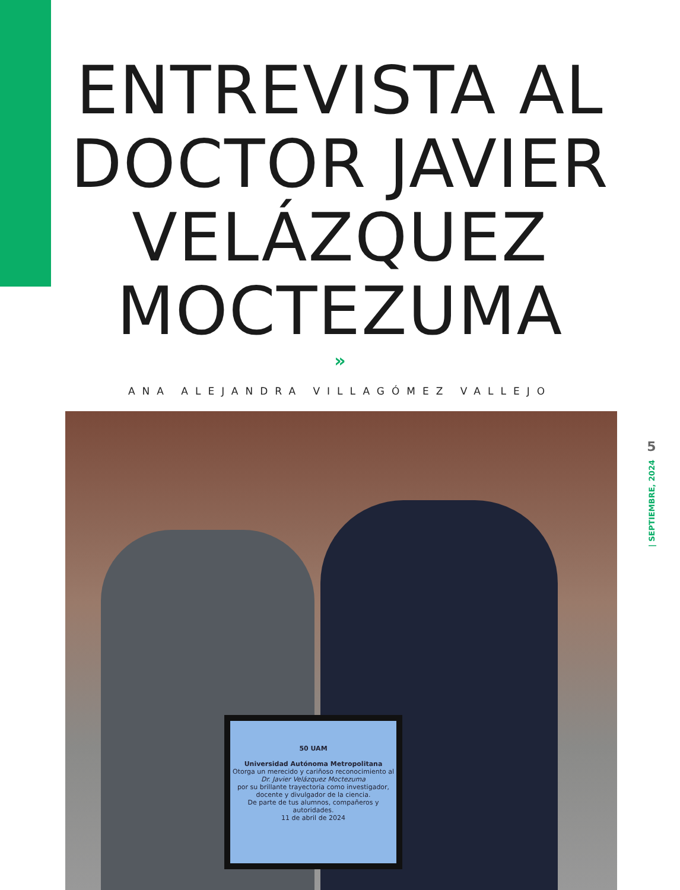ENTREVISTA AL
DOCTOR JAVIER
VELÁZQUEZ
MOCTEZUMA
»
ANA ALEJANDRA VILLAGÓMEZ VALLEJO
50 UAM
Universidad Autónoma Metropolitana
Otorga un merecido y cariñoso reconocimiento al
Dr. Javier Velázquez Moctezuma
por su brillante trayectoria como investigador, docente y divulgador de la ciencia.
De parte de tus alumnos, compañeros y autoridades.
11 de abril de 2024
5
| SEPTIEMBRE, 2024